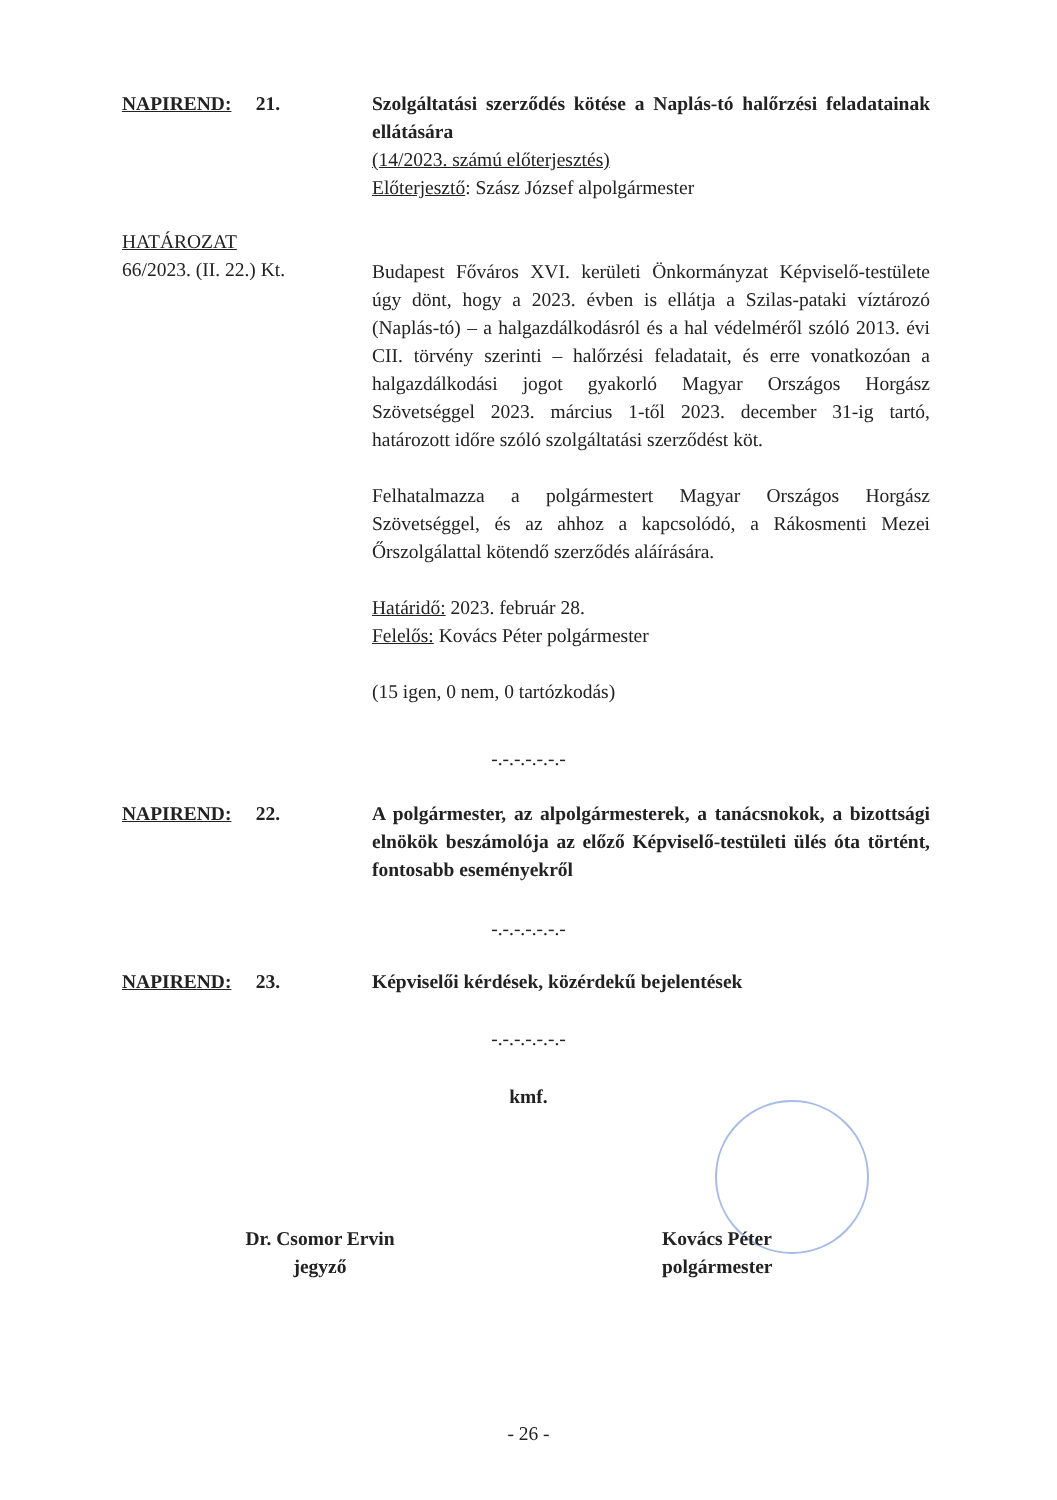NAPIREND: 21. Szolgáltatási szerződés kötése a Naplás-tó halőrzési feladatainak ellátására
(14/2023. számú előterjesztés)
Előterjesztő: Szász József alpolgármester
HATÁROZAT
66/2023. (II. 22.) Kt.
Budapest Főváros XVI. kerületi Önkormányzat Képviselő-testülete úgy dönt, hogy a 2023. évben is ellátja a Szilas-pataki víztározó (Naplás-tó) – a halgazdálkodásról és a hal védelméről szóló 2013. évi CII. törvény szerinti – halőrzési feladatait, és erre vonatkozóan a halgazdálkodási jogot gyakorló Magyar Országos Horgász Szövetséggel 2023. március 1-től 2023. december 31-ig tartó, határozott időre szóló szolgáltatási szerződést köt.
Felhatalmazza a polgármestert Magyar Országos Horgász Szövetséggel, és az ahhoz a kapcsolódó, a Rákosmenti Mezei Őrszolgálattal kötendő szerződés aláírására.
Határidő: 2023. február 28.
Felelős: Kovács Péter polgármester
(15 igen, 0 nem, 0 tartózkodás)
-.-.-.-.-.-.-
NAPIREND: 22. A polgármester, az alpolgármesterek, a tanácsnokok, a bizottsági elnökök beszámolója az előző Képviselő-testületi ülés óta történt, fontosabb eseményekről
-.-.-.-.-.-.-
NAPIREND: 23. Képviselői kérdések, közérdekű bejelentések
-.-.-.-.-.-.-
kmf.
Dr. Csomor Ervin
jegyző
Kovács Péter
polgármester
- 26 -